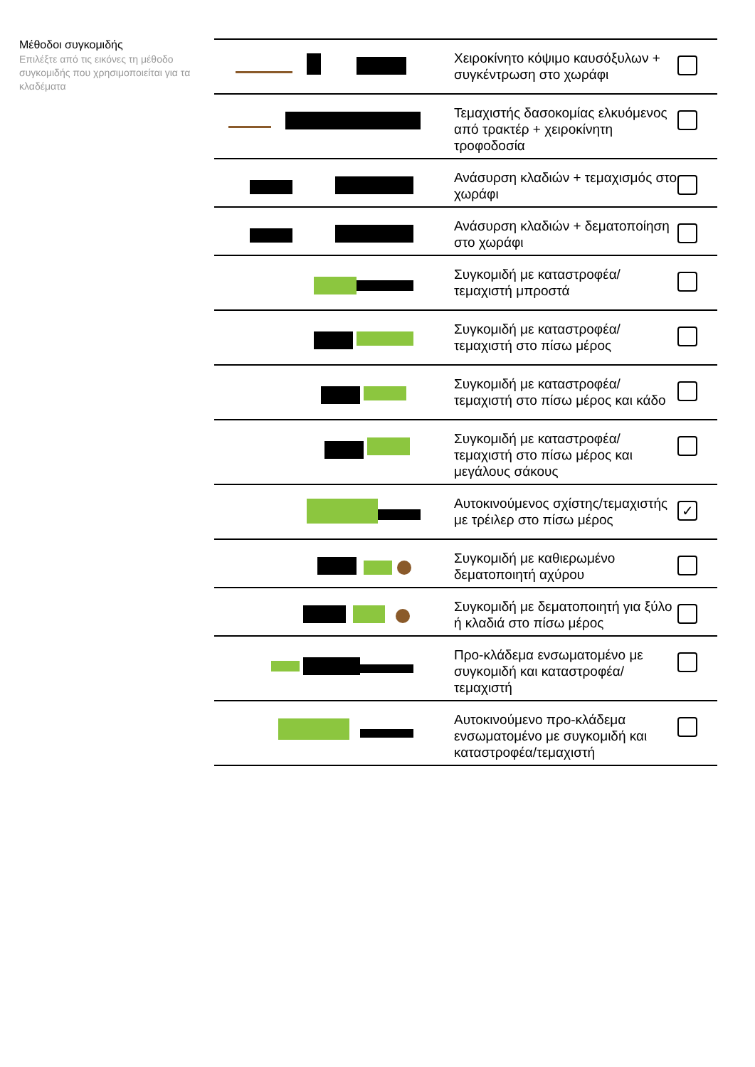Μέθοδοι συγκομιδής
Επιλέξτε από τις εικόνες τη μέθοδο συγκομιδής που χρησιμοποιείται για τα κλαδέματα
| | Χειροκίνητο κόψιμο καυσόξυλων + συγκέντρωση στο χωράφι | |
| | Τεμαχιστής δασοκομίας ελκυόμενος από τρακτέρ + χειροκίνητη τροφοδοσία | |
| | Ανάσυρση κλαδιών + τεμαχισμός στο χωράφι | |
| | Ανάσυρση κλαδιών + δεματοποίηση στο χωράφι | |
| | Συγκομιδή με καταστροφέα/τεμαχιστή μπροστά | |
| | Συγκομιδή με καταστροφέα/τεμαχιστή στο πίσω μέρος | |
| | Συγκομιδή με καταστροφέα/τεμαχιστή στο πίσω μέρος και κάδο | |
| | Συγκομιδή με καταστροφέα/τεμαχιστή στο πίσω μέρος και μεγάλους σάκους | |
| | Αυτοκινούμενος σχίστης/τεμαχιστής με τρέιλερ στο πίσω μέρος | ✓ |
| | Συγκομιδή με καθιερωμένο δεματοποιητή αχύρου | |
| | Συγκομιδή με δεματοποιητή για ξύλο ή κλαδιά στο πίσω μέρος | |
| | Προ-κλάδεμα ενσωματομένο με συγκομιδή και καταστροφέα/τεμαχιστή | |
| | Αυτοκινούμενο προ-κλάδεμα ενσωματομένο με συγκομιδή και καταστροφέα/τεμαχιστή | |